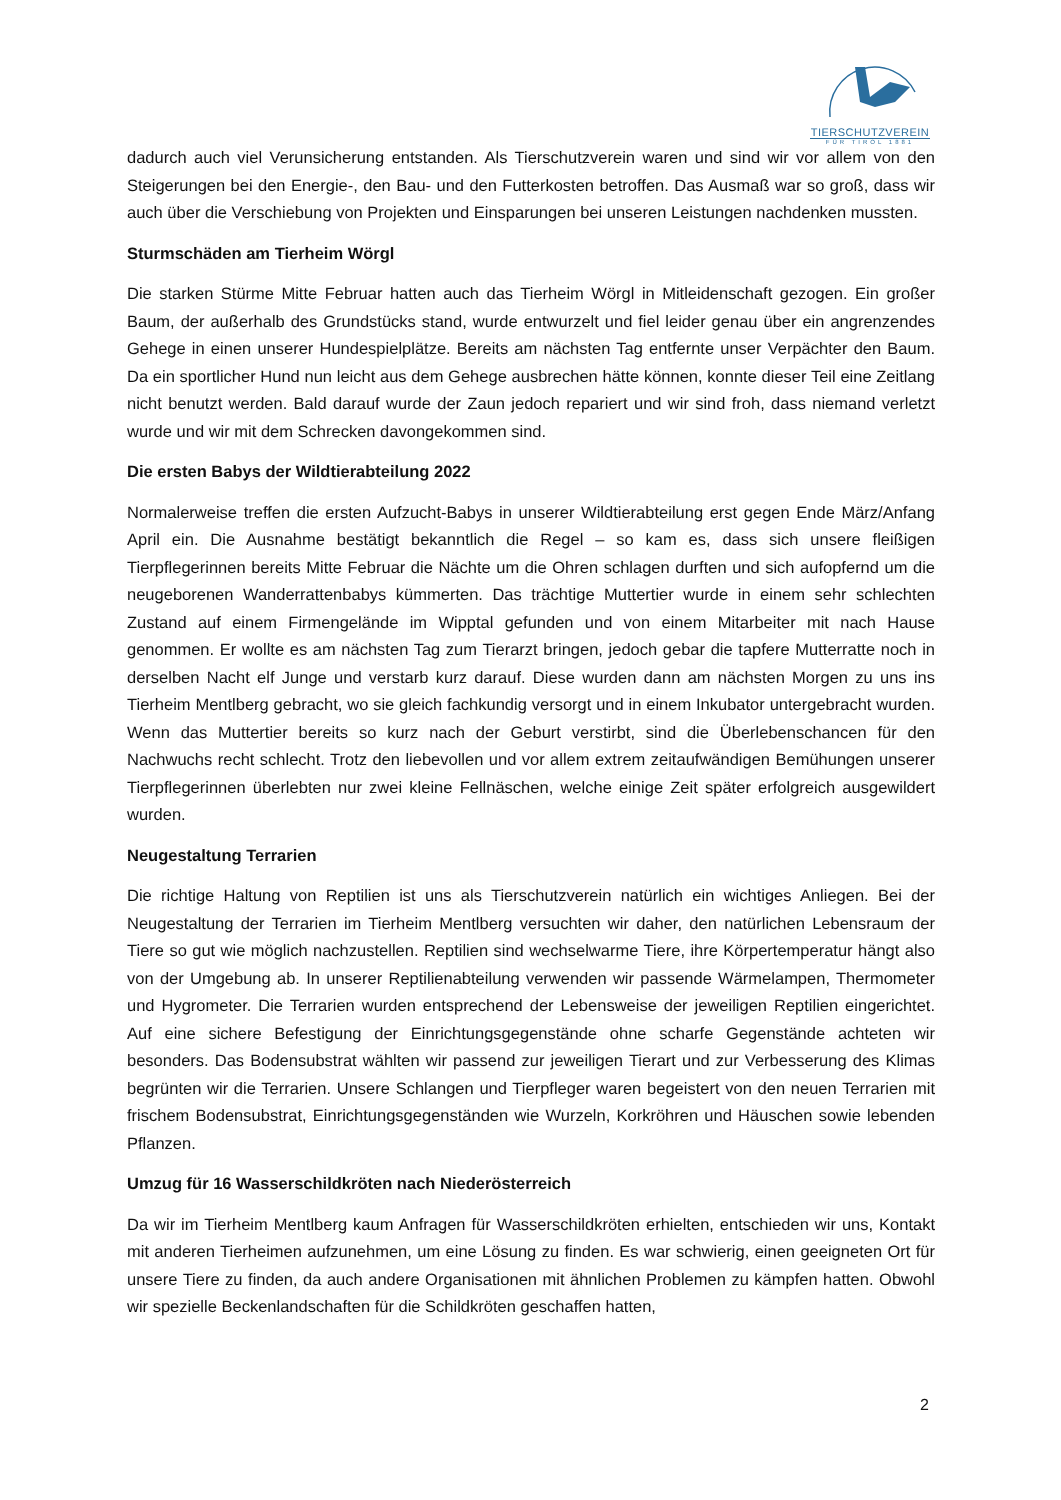TIERSCHUTZVEREIN
FÜR TIROL 1881
dadurch auch viel Verunsicherung entstanden. Als Tierschutzverein waren und sind wir vor allem von den Steigerungen bei den Energie-, den Bau- und den Futterkosten betroffen. Das Ausmaß war so groß, dass wir auch über die Verschiebung von Projekten und Einsparungen bei unseren Leistungen nachdenken mussten.
Sturmschäden am Tierheim Wörgl
Die starken Stürme Mitte Februar hatten auch das Tierheim Wörgl in Mitleidenschaft gezogen. Ein großer Baum, der außerhalb des Grundstücks stand, wurde entwurzelt und fiel leider genau über ein angrenzendes Gehege in einen unserer Hundespielplätze. Bereits am nächsten Tag entfernte unser Verpächter den Baum. Da ein sportlicher Hund nun leicht aus dem Gehege ausbrechen hätte können, konnte dieser Teil eine Zeitlang nicht benutzt werden. Bald darauf wurde der Zaun jedoch repariert und wir sind froh, dass niemand verletzt wurde und wir mit dem Schrecken davongekommen sind.
Die ersten Babys der Wildtierabteilung 2022
Normalerweise treffen die ersten Aufzucht-Babys in unserer Wildtierabteilung erst gegen Ende März/Anfang April ein. Die Ausnahme bestätigt bekanntlich die Regel – so kam es, dass sich unsere fleißigen Tierpflegerinnen bereits Mitte Februar die Nächte um die Ohren schlagen durften und sich aufopfernd um die neugeborenen Wanderrattenbabys kümmerten. Das trächtige Muttertier wurde in einem sehr schlechten Zustand auf einem Firmengelände im Wipptal gefunden und von einem Mitarbeiter mit nach Hause genommen. Er wollte es am nächsten Tag zum Tierarzt bringen, jedoch gebar die tapfere Mutterratte noch in derselben Nacht elf Junge und verstarb kurz darauf. Diese wurden dann am nächsten Morgen zu uns ins Tierheim Mentlberg gebracht, wo sie gleich fachkundig versorgt und in einem Inkubator untergebracht wurden. Wenn das Muttertier bereits so kurz nach der Geburt verstirbt, sind die Überlebenschancen für den Nachwuchs recht schlecht. Trotz den liebevollen und vor allem extrem zeitaufwändigen Bemühungen unserer Tierpflegerinnen überlebten nur zwei kleine Fellnäschen, welche einige Zeit später erfolgreich ausgewildert wurden.
Neugestaltung Terrarien
Die richtige Haltung von Reptilien ist uns als Tierschutzverein natürlich ein wichtiges Anliegen. Bei der Neugestaltung der Terrarien im Tierheim Mentlberg versuchten wir daher, den natürlichen Lebensraum der Tiere so gut wie möglich nachzustellen. Reptilien sind wechselwarme Tiere, ihre Körpertemperatur hängt also von der Umgebung ab. In unserer Reptilienabteilung verwenden wir passende Wärmelampen, Thermometer und Hygrometer. Die Terrarien wurden entsprechend der Lebensweise der jeweiligen Reptilien eingerichtet. Auf eine sichere Befestigung der Einrichtungsgegenstände ohne scharfe Gegenstände achteten wir besonders. Das Bodensubstrat wählten wir passend zur jeweiligen Tierart und zur Verbesserung des Klimas begrünten wir die Terrarien. Unsere Schlangen und Tierpfleger waren begeistert von den neuen Terrarien mit frischem Bodensubstrat, Einrichtungsgegenständen wie Wurzeln, Korkröhren und Häuschen sowie lebenden Pflanzen.
Umzug für 16 Wasserschildkröten nach Niederösterreich
Da wir im Tierheim Mentlberg kaum Anfragen für Wasserschildkröten erhielten, entschieden wir uns, Kontakt mit anderen Tierheimen aufzunehmen, um eine Lösung zu finden. Es war schwierig, einen geeigneten Ort für unsere Tiere zu finden, da auch andere Organisationen mit ähnlichen Problemen zu kämpfen hatten. Obwohl wir spezielle Beckenlandschaften für die Schildkröten geschaffen hatten,
2